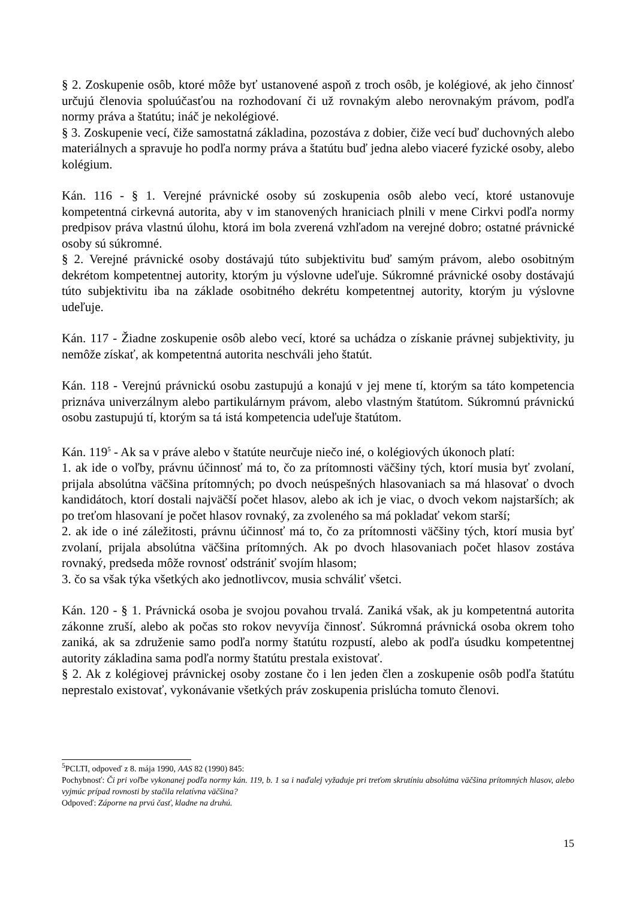§ 2. Zoskupenie osôb, ktoré môže byť ustanovené aspoň z troch osôb, je kolégiové, ak jeho činnosť určujú členovia spoluúčasťou na rozhodovaní či už rovnakým alebo nerovnakým právom, podľa normy práva a štatútu; ináč je nekolégiové.
§ 3. Zoskupenie vecí, čiže samostatná základina, pozostáva z dobier, čiže vecí buď duchovných alebo materiálnych a spravuje ho podľa normy práva a štatútu buď jedna alebo viaceré fyzické osoby, alebo kolégium.
Kán. 116 - § 1. Verejné právnické osoby sú zoskupenia osôb alebo vecí, ktoré ustanovuje kompetentná cirkevná autorita, aby v im stanovených hraniciach plnili v mene Cirkvi podľa normy predpisov práva vlastnú úlohu, ktorá im bola zverená vzhľadom na verejné dobro; ostatné právnické osoby sú súkromné.
§ 2. Verejné právnické osoby dostávajú túto subjektivitu buď samým právom, alebo osobitným dekrétom kompetentnej autority, ktorým ju výslovne udeľuje. Súkromné právnické osoby dostávajú túto subjektivitu iba na základe osobitného dekrétu kompetentnej autority, ktorým ju výslovne udeľuje.
Kán. 117 - Žiadne zoskupenie osôb alebo vecí, ktoré sa uchádza o získanie právnej subjektivity, ju nemôže získať, ak kompetentná autorita neschváli jeho štatút.
Kán. 118 - Verejnú právnickú osobu zastupujú a konajú v jej mene tí, ktorým sa táto kompetencia priznáva univerzálnym alebo partikulárnym právom, alebo vlastným štatútom. Súkromnú právnickú osobu zastupujú tí, ktorým sa tá istá kompetencia udeľuje štatútom.
Kán. 119<sup>5</sup> - Ak sa v práve alebo v štatúte neurčuje niečo iné, o kolégiových úkonoch platí:
1. ak ide o voľby, právnu účinnosť má to, čo za prítomnosti väčšiny tých, ktorí musia byť zvolaní, prijala absolútna väčšina prítomných; po dvoch neúspešných hlasovaniach sa má hlasovať o dvoch kandidátoch, ktorí dostali najväčší počet hlasov, alebo ak ich je viac, o dvoch vekom najstarších; ak po treťom hlasovaní je počet hlasov rovnaký, za zvoleného sa má pokladať vekom starší;
2. ak ide o iné záležitosti, právnu účinnosť má to, čo za prítomnosti väčšiny tých, ktorí musia byť zvolaní, prijala absolútna väčšina prítomných. Ak po dvoch hlasovaniach počet hlasov zostáva rovnaký, predseda môže rovnosť odstrániť svojím hlasom;
3. čo sa však týka všetkých ako jednotlivcov, musia schváliť všetci.
Kán. 120 - § 1. Právnická osoba je svojou povahou trvalá. Zaniká však, ak ju kompetentná autorita zákonne zruší, alebo ak počas sto rokov nevyvíja činnosť. Súkromná právnická osoba okrem toho zaniká, ak sa združenie samo podľa normy štatútu rozpustí, alebo ak podľa úsudku kompetentnej autority základina sama podľa normy štatútu prestala existovať.
§ 2. Ak z kolégiovej právnickej osoby zostane čo i len jeden člen a zoskupenie osôb podľa štatútu neprestalo existovať, vykonávanie všetkých práv zoskupenia prislúcha tomuto členovi.
<sup>5</sup> PCLTI, odpoveď z 8. mája 1990, AAS 82 (1990) 845:
Pochybnosť: Či pri voľbe vykonanej podľa normy kán. 119, b. 1 sa i naďalej vyžaduje pri treťom skrutíniu absolútna väčšina prítomných hlasov, alebo vyjmúc prípad rovnosti by stačila relatívna väčšina?
Odpoveď: Záporne na prvú časť, kladne na druhú.
15